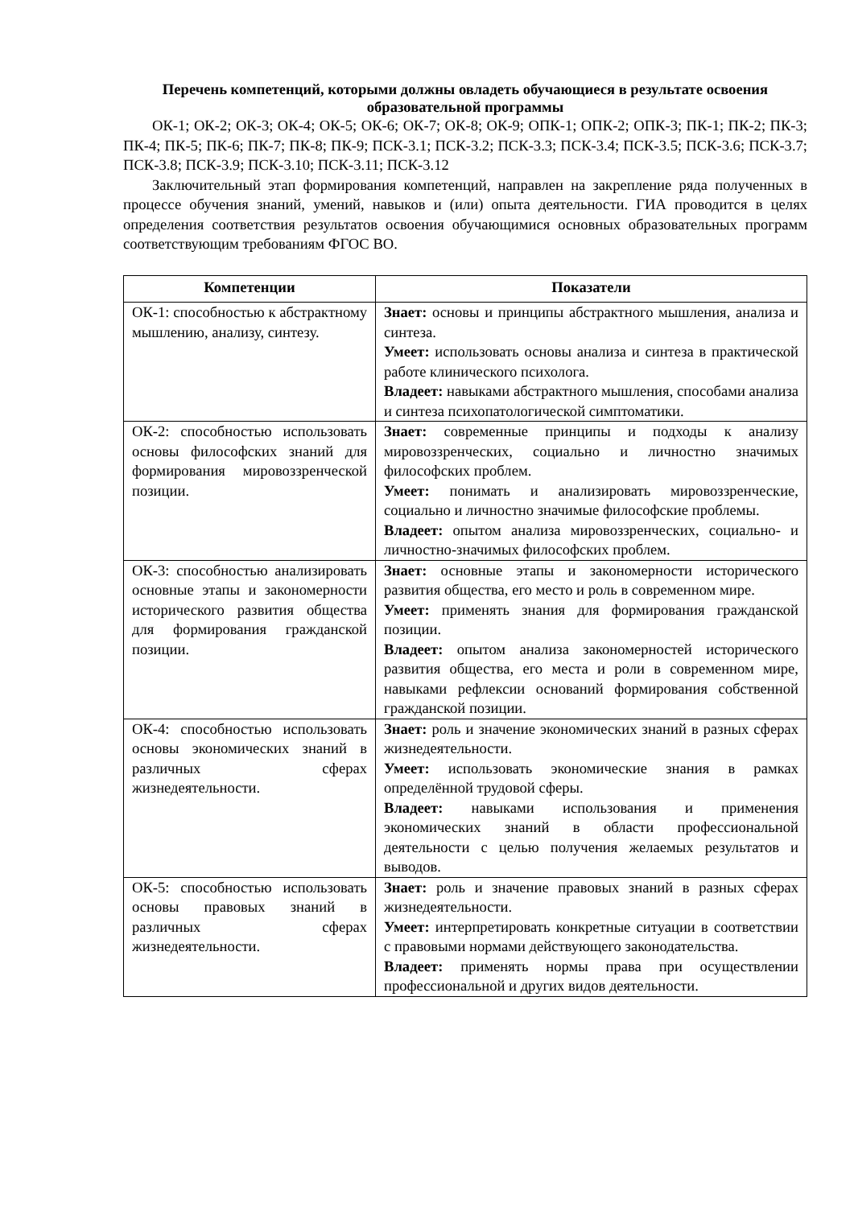Перечень компетенций, которыми должны овладеть обучающиеся в результате освоения образовательной программы
ОК-1; ОК-2; ОК-3; ОК-4; ОК-5; ОК-6; ОК-7; ОК-8; ОК-9; ОПК-1; ОПК-2; ОПК-3; ПК-1; ПК-2; ПК-3; ПК-4; ПК-5; ПК-6; ПК-7; ПК-8; ПК-9; ПСК-3.1; ПСК-3.2; ПСК-3.3; ПСК-3.4; ПСК-3.5; ПСК-3.6; ПСК-3.7; ПСК-3.8; ПСК-3.9; ПСК-3.10; ПСК-3.11; ПСК-3.12
Заключительный этап формирования компетенций, направлен на закрепление ряда полученных в процессе обучения знаний, умений, навыков и (или) опыта деятельности. ГИА проводится в целях определения соответствия результатов освоения обучающимися основных образовательных программ соответствующим требованиям ФГОС ВО.
| Компетенции | Показатели |
| --- | --- |
| ОК-1: способностью к абстрактному мышлению, анализу, синтезу. | Знает: основы и принципы абстрактного мышления, анализа и синтеза. Умеет: использовать основы анализа и синтеза в практической работе клинического психолога. Владеет: навыками абстрактного мышления, способами анализа и синтеза психопатологической симптоматики. |
| ОК-2: способностью использовать основы философских знаний для формирования мировоззренческой позиции. | Знает: современные принципы и подходы к анализу мировоззренческих, социально и личностно значимых философских проблем. Умеет: понимать и анализировать мировоззренческие, социально и личностно значимые философские проблемы. Владеет: опытом анализа мировоззренческих, социально- и личностно-значимых философских проблем. |
| ОК-3: способностью анализировать основные этапы и закономерности исторического развития общества для формирования гражданской позиции. | Знает: основные этапы и закономерности исторического развития общества, его место и роль в современном мире. Умеет: применять знания для формирования гражданской позиции. Владеет: опытом анализа закономерностей исторического развития общества, его места и роли в современном мире, навыками рефлексии оснований формирования собственной гражданской позиции. |
| ОК-4: способностью использовать основы экономических знаний в различных сферах жизнедеятельности. | Знает: роль и значение экономических знаний в разных сферах жизнедеятельности. Умеет: использовать экономические знания в рамках определённой трудовой сферы. Владеет: навыками использования и применения экономических знаний в области профессиональной деятельности с целью получения желаемых результатов и выводов. |
| ОК-5: способностью использовать основы правовых знаний в различных сферах жизнедеятельности. | Знает: роль и значение правовых знаний в разных сферах жизнедеятельности. Умеет: интерпретировать конкретные ситуации в соответствии с правовыми нормами действующего законодательства. Владеет: применять нормы права при осуществлении профессиональной и других видов деятельности. |